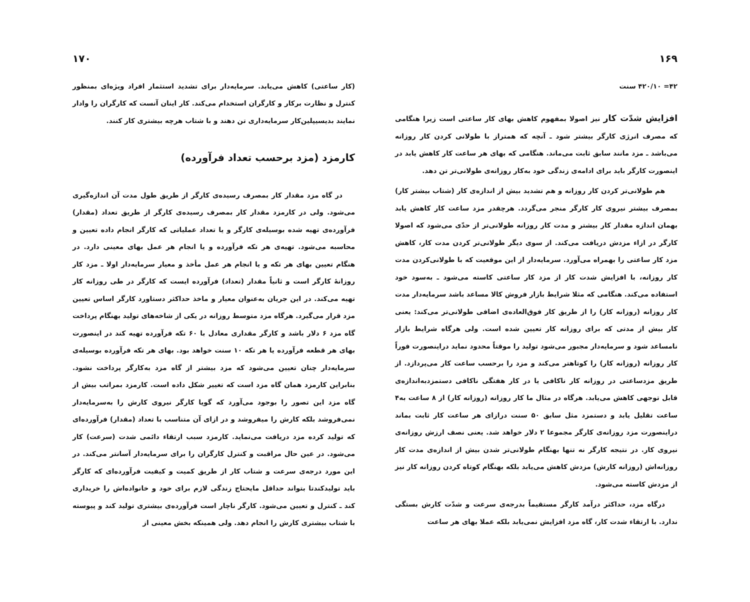۱۶۹
۴۲= ۴۲۰/۱۰ سنت
افزایش شدّت کار نیز اصولا بمفهوم کاهش بهای کار ساعتی است زیرا هنگامی که مصرف انرژی کارگر بیشتر شود ـ آنچه که همتراز با طولانی کردن کار روزانه می‌باشد ـ مزد مانند سابق ثابت می‌ماند. هنگامی که بهای هر ساعت کار کاهش یابد در اینصورت کارگر باید برای ادامه‌ی زندگی خود به‌کار روزانه‌ی طولانی‌تر تن دهد.
هم طولانی‌تر کردن کار روزانه و هم تشدید بیش از اندازه‌ی کار (شتاب بیشتر کار) بمصرف بیشتر نیروی کار کارگر منجر می‌گردد. هرچقدر مزد ساعت کار کاهش یابد بهمان اندازه مقدار کار بیشتر و مدت کار روزانه طولانی‌تر از حدّی می‌شود که اصولا کارگر در ازاء مزدش دریافت می‌کند. از سوی دیگر طولانی‌تر کردن مدت کار، کاهش مزد کار ساعتی را بهمراه می‌آورد. سرمایه‌دار از این موقعیت که با طولانی‌کردن مدت کار روزانه، با افزایش شدت کار از مزد کار ساعتی کاسته می‌شود ـ به‌سود خود استفاده می‌کند. هنگامی که مثلا شرایط بازار فروش کالا مساعد باشد سرمایه‌دار مدت کار روزانه (روزانه کار) را از طریق کار فوق‌العاده‌ی اضافی طولانی‌تر می‌کند: یعنی کار بیش از مدتی که برای روزانه کار تعیین شده است. ولی هرگاه شرایط بازار نامساعد شود و سرمایه‌دار مجبور می‌شود تولید را موقتاً محدود نماید دراینصورت فوراً کار روزانه (روزانه کار) را کوتاهتر می‌کند و مزد را برحسب ساعت کار می‌پردازد. از طریق مزدساعتی در روزانه کار ناکافی یا در کار هفتگی ناکافی دستمزدبه‌اندازه‌ی قابل توجهی کاهش می‌یابد. هرگاه در مثال ما کار روزانه (روزانه کار) از ۸ ساعت به۴ ساعت تقلیل یابد و دستمزد مثل سابق ۵۰ سنت درازای هر ساعت کار ثابت بماند دراینصورت مزد روزانه‌ی کارگر مجموعا ۲ دلار خواهد شد. یعنی نصف ارزش روزانه‌ی نیروی کار. در نتیجه کارگر نه تنها بهنگام طولانی‌تر شدن بیش از اندازه‌ی مدت کار روزانه‌اش (روزانه کارش) مزدش کاهش می‌یابد بلکه بهنگام کوتاه کردن روزانه کار نیز از مزدش کاسته می‌شود.
درگاه مزد، حداکثر درآمد کارگر مستقیماً بدرجه‌ی سرعت و شدّت کارش بستگی ندارد. با ارتقاء شدت کار، گاه مزد افزایش نمی‌یابد بلکه عملا بهای هر ساعت
۱۷۰
(کار ساعتی) کاهش می‌یابد. سرمایه‌دار برای تشدید استثمار افراد ویژه‌ای بمنظور کنترل و نظارت برکار و کارگران استخدام می‌کند. کار اینان آنست که کارگران را وادار نمایند بدیسیپلین‌کار سرمایه‌داری تن دهند و با شتاب هرچه بیشتری کار کنند.
کارمزد (مزد برحسب تعداد فرآورده)
در گاه مزد مقدار کار بمصرف رسیده‌ی کارگر از طریق طول مدت آن اندازه‌گیری می‌شود. ولی در کارمزد مقدار کار بمصرف رسیده‌ی کارگر از طریق تعداد (مقدار) فرآورده‌ی تهیه شده بوسیله‌ی کارگر و یا تعداد عملیاتی که کارگر انجام داده تعیین و محاسبه می‌شود. تهیه‌ی هر تکه فرآورده و یا انجام هر عمل بهای معینی دارد. در هنگام تعیین بهای هر تکه و یا انجام هر عمل مأخذ و معیار سرمایه‌دار اولا ـ مزد کار روزانهٔ کارگر است و ثانیاً مقدار (تعداد) فرآورده ایست که کارگر در طی روزانه کار تهیه می‌کند. در این جریان به‌عنوان معیار و ماخذ حداکثر دستاورد کارگر اساس تعیین مزد قرار می‌گیرد. هرگاه مزد متوسط روزانه در یکی از شاخه‌های تولید بهنگام پرداخت گاه مزد ۶ دلار باشد و کارگر مقداری معادل با ۶۰ تکه فرآورده تهیه کند در اینصورت بهای هر قطعه فرآورده یا هر تکه ۱۰ سنت خواهد بود. بهای هر تکه فرآورده بوسیله‌ی سرمایه‌دار چنان تعیین می‌شود که مزد بیشتر از گاه مزد به‌کارگر پرداخت نشود. بنابراین کارمزد همان گاه مزد است که تغییر شکل داده است. کارمزد بمراتب بیش از گاه مزد این تصور را بوجود می‌آورد که گویا کارگر نیروی کارش را به‌سرمایه‌دار نمی‌فروشد بلکه کارش را میفروشد و در ازای آن متناسب با تعداد (مقدار) فرآورده‌ای که تولید کرده مزد دریافت می‌نماید. کارمزد سبب ارتقاء دائمی شدت (سرعت) کار می‌شود. در عین حال مراقبت و کنترل کارگران را برای سرمایه‌دار آسانتر می‌کند. در این مورد درجه‌ی سرعت و شتاب کار از طریق کمیت و کیفیت فرآورده‌ای که کارگر باید تولیدکندتا بتواند حداقل مایحتاج زندگی لازم برای خود و خانواده‌اش را خریداری کند ـ کنترل و تعیین می‌شود. کارگر ناچار است فرآورده‌ی بیشتری تولید کند و پیوسته با شتاب بیشتری کارش را انجام دهد. ولی همینکه بخش معینی از